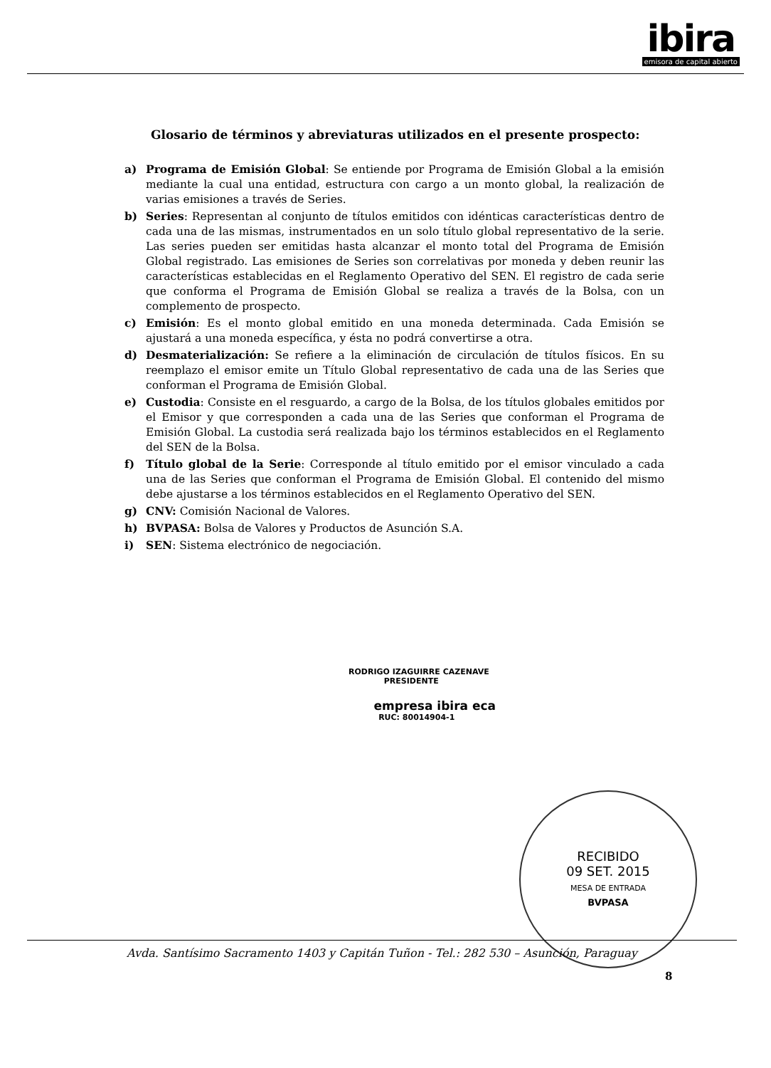ibira
emisora de capital abierto
Glosario de términos y abreviaturas utilizados en el presente prospecto:
a) Programa de Emisión Global: Se entiende por Programa de Emisión Global a la emisión mediante la cual una entidad, estructura con cargo a un monto global, la realización de varias emisiones a través de Series.
b) Series: Representan al conjunto de títulos emitidos con idénticas características dentro de cada una de las mismas, instrumentados en un solo título global representativo de la serie. Las series pueden ser emitidas hasta alcanzar el monto total del Programa de Emisión Global registrado. Las emisiones de Series son correlativas por moneda y deben reunir las características establecidas en el Reglamento Operativo del SEN. El registro de cada serie que conforma el Programa de Emisión Global se realiza a través de la Bolsa, con un complemento de prospecto.
c) Emisión: Es el monto global emitido en una moneda determinada. Cada Emisión se ajustará a una moneda específica, y ésta no podrá convertirse a otra.
d) Desmaterialización: Se refiere a la eliminación de circulación de títulos físicos. En su reemplazo el emisor emite un Título Global representativo de cada una de las Series que conforman el Programa de Emisión Global.
e) Custodia: Consiste en el resguardo, a cargo de la Bolsa, de los títulos globales emitidos por el Emisor y que corresponden a cada una de las Series que conforman el Programa de Emisión Global. La custodia será realizada bajo los términos establecidos en el Reglamento del SEN de la Bolsa.
f) Título global de la Serie: Corresponde al título emitido por el emisor vinculado a cada una de las Series que conforman el Programa de Emisión Global. El contenido del mismo debe ajustarse a los términos establecidos en el Reglamento Operativo del SEN.
g) CNV: Comisión Nacional de Valores.
h) BVPASA: Bolsa de Valores y Productos de Asunción S.A.
i) SEN: Sistema electrónico de negociación.
RODRIGO IZAGUIRRE CAZENAVE
PRESIDENTE
empresa ibira eca
RUC: 80014904-1
RECIBIDO
09 SET. 2015
MESA DE ENTRADA
BVPASA
Avda. Santísimo Sacramento 1403 y Capitán Tuñon - Tel.: 282 530 – Asunción, Paraguay
8